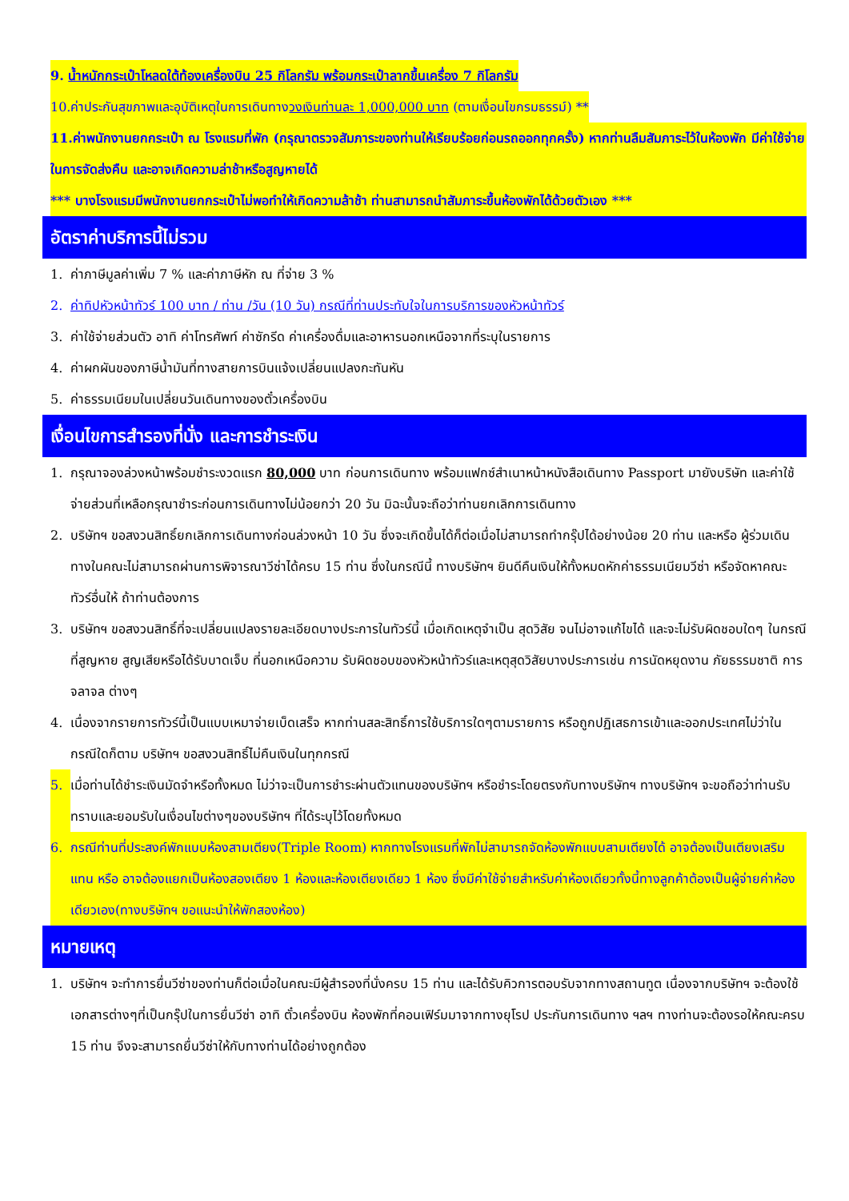9. น้ำหนักกระเป๋าโหลดใต้ท้องเครื่องบิน 25 กิโลกรัม พร้อมกระเป๋าลากขึ้นเครื่อง 7 กิโลกรัม
10.ค่าประกันสุขภาพและอุบัติเหตุในการเดินทางวงเงินท่านละ 1,000,000 บาท (ตามเงื่อนไขกรมธรรม์) **
11.ค่าพนักงานยกกระเป๋า ณ โรงแรมที่พัก (กรุณาตรวจสัมภาระของท่านให้เรียบร้อยก่อนรถออกทุกครั้ง) หากท่านลืมสัมภาระไว้ในห้องพัก มีค่าใช้จ่ายในการจัดส่งคืน และอาจเกิดความล่าช้าหรือสูญหายได้
*** บางโรงแรมมีพนักงานยกกระเป๋าไม่พอทำให้เกิดความล้าช้า ท่านสามารถนำสัมภาระขึ้นห้องพักได้ด้วยตัวเอง ***
อัตราค่าบริการนี้ไม่รวม
1. ค่าภาษีมูลค่าเพิ่ม 7 % และค่าภาษีหัก ณ ที่จ่าย 3 %
2. ค่าทิปหัวหน้าทัวร์ 100 บาท / ท่าน /วัน (10 วัน) กรณีที่ท่านประทับใจในการบริการของหัวหน้าทัวร์
3. ค่าใช้จ่ายส่วนตัว อาทิ ค่าโทรศัพท์ ค่าซักรีด ค่าเครื่องดื่มและอาหารนอกเหนือจากที่ระบุในรายการ
4. ค่าผกผันของภาษีน้ำมันที่ทางสายการบินแจ้งเปลี่ยนแปลงกะทันหัน
5. ค่าธรรมเนียมในเปลี่ยนวันเดินทางของตั๋วเครื่องบิน
เงื่อนไขการสำรองที่นั่ง และการชำระเงิน
1. กรุณาจองล่วงหน้าพร้อมชำระงวดแรก 80,000 บาท ก่อนการเดินทาง พร้อมแฟกซ์สำเนาหน้าหนังสือเดินทาง Passport มายังบริษัท และค่าใช้จ่ายส่วนที่เหลือกรุณาชำระก่อนการเดินทางไม่น้อยกว่า 20 วัน มิฉะนั้นจะถือว่าท่านยกเลิกการเดินทาง
2. บริษัทฯ ขอสงวนสิทธิ์ยกเลิกการเดินทางก่อนล่วงหน้า 10 วัน ซึ่งจะเกิดขึ้นได้ก็ต่อเมื่อไม่สามารถทำกรุ๊ปได้อย่างน้อย 20 ท่าน และหรือ ผู้ร่วมเดินทางในคณะไม่สามารถผ่านการพิจารณาวีซ่าได้ครบ 15 ท่าน ซึ่งในกรณีนี้ ทางบริษัทฯ ยินดีคืนเงินให้ทั้งหมดหักค่าธรรมเนียมวีซ่า หรือจัดหาคณะทัวร์อื่นให้ ถ้าท่านต้องการ
3. บริษัทฯ ขอสงวนสิทธิ์ที่จะเปลี่ยนแปลงรายละเอียดบางประการในทัวร์นี้ เมื่อเกิดเหตุจำเป็น สุดวิสัย จนไม่อาจแก้ไขได้ และจะไม่รับผิดชอบใดๆ ในกรณีที่สูญหาย สูญเสียหรือได้รับบาดเจ็บ ที่นอกเหนือความ รับผิดชอบของหัวหน้าทัวร์และเหตุสุดวิสัยบางประการเช่น การนัดหยุดงาน ภัยธรรมชาติ การจลาจล ต่างๆ
4. เนื่องจากรายการทัวร์นี้เป็นแบบเหมาจ่ายเบ็ดเสร็จ หากท่านสละสิทธิ์การใช้บริการใดๆตามรายการ หรือถูกปฏิเสธการเข้าและออกประเทศไม่ว่าในกรณีใดก็ตาม บริษัทฯ ขอสงวนสิทธิ์ไม่คืนเงินในทุกกรณี
5. เมื่อท่านได้ชำระเงินมัดจำหรือทั้งหมด ไม่ว่าจะเป็นการชำระผ่านตัวแทนของบริษัทฯ หรือชำระโดยตรงกับทางบริษัทฯ ทางบริษัทฯ จะขอถือว่าท่านรับทราบและยอมรับในเงื่อนไขต่างๆของบริษัทฯ ที่ได้ระบุไว้โดยทั้งหมด
6. กรณีท่านที่ประสงค์พักแบบห้องสามเตียง(Triple Room) หากทางโรงแรมที่พักไม่สามารถจัดห้องพักแบบสามเตียงได้ อาจต้องเป็นเตียงเสริมแทน หรือ อาจต้องแยกเป็นห้องสองเตียง 1 ห้องและห้องเตียงเดียว 1 ห้อง ซึ่งมีค่าใช้จ่ายสำหรับค่าห้องเดียวทั้งนี้ทางลูกค้าต้องเป็นผู้จ่ายค่าห้องเดียวเอง(ทางบริษัทฯ ขอแนะนำให้พักสองห้อง)
หมายเหตุ
1. บริษัทฯ จะทำการยื่นวีซ่าของท่านก็ต่อเมื่อในคณะมีผู้สำรองที่นั่งครบ 15 ท่าน และได้รับคิวการตอบรับจากทางสถานทูต เนื่องจากบริษัทฯ จะต้องใช้เอกสารต่างๆที่เป็นกรุ๊ปในการยื่นวีซ่า อาทิ ตั๋วเครื่องบิน ห้องพักที่คอนเฟิร์มมาจากทางยุโรป ประกันการเดินทาง ฯลฯ ทางท่านจะต้องรอให้คณะครบ 15 ท่าน จึงจะสามารถยื่นวีซ่าให้กับทางท่านได้อย่างถูกต้อง